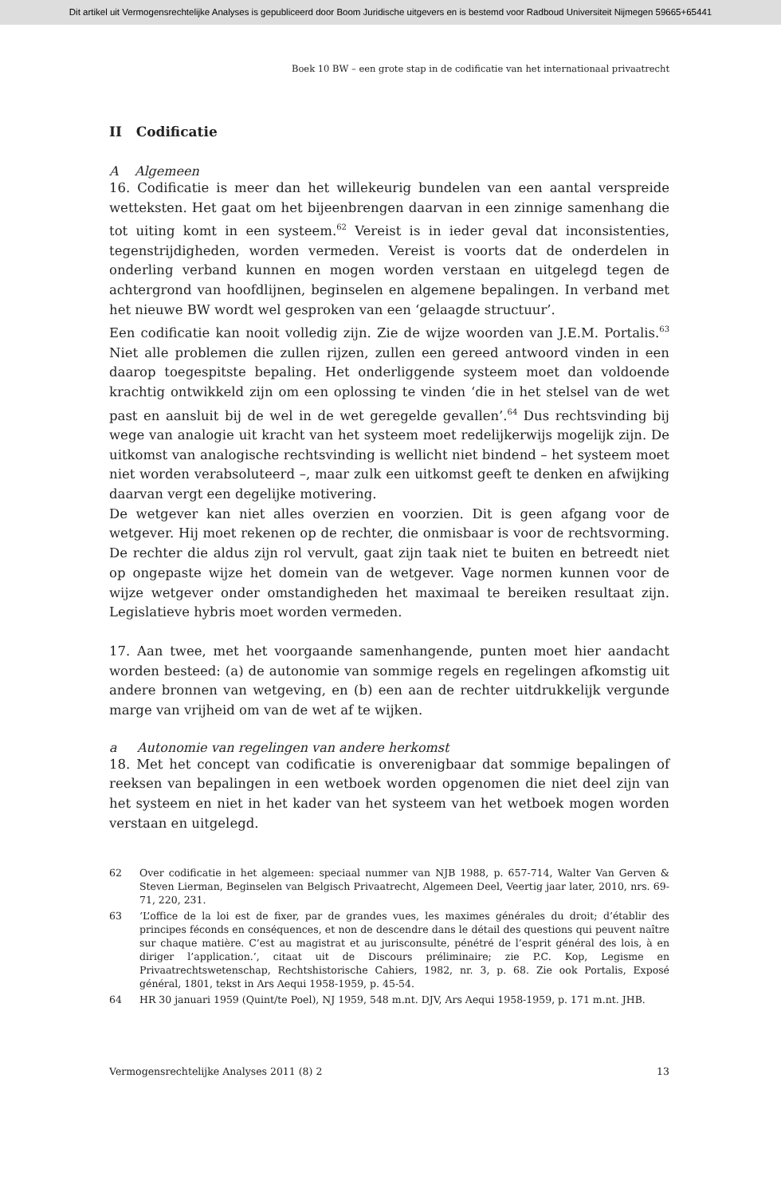Dit artikel uit Vermogensrechtelijke Analyses is gepubliceerd door Boom Juridische uitgevers en is bestemd voor Radboud Universiteit Nijmegen 59665+65441
Boek 10 BW – een grote stap in de codificatie van het internationaal privaatrecht
II Codificatie
A Algemeen
16. Codificatie is meer dan het willekeurig bundelen van een aantal verspreide wetteksten. Het gaat om het bijeenbrengen daarvan in een zinnige samenhang die tot uiting komt in een systeem.<sup>62</sup> Vereist is in ieder geval dat inconsistenties, tegenstrijdigheden, worden vermeden. Vereist is voorts dat de onderdelen in onderling verband kunnen en mogen worden verstaan en uitgelegd tegen de achtergrond van hoofdlijnen, beginselen en algemene bepalingen. In verband met het nieuwe BW wordt wel gesproken van een ‘gelaagde structuur’.
Een codificatie kan nooit volledig zijn. Zie de wijze woorden van J.E.M. Portalis.<sup>63</sup> Niet alle problemen die zullen rijzen, zullen een gereed antwoord vinden in een daarop toegespitste bepaling. Het onderliggende systeem moet dan voldoende krachtig ontwikkeld zijn om een oplossing te vinden ‘die in het stelsel van de wet past en aansluit bij de wel in de wet geregelde gevallen’.<sup>64</sup> Dus rechtsvinding bij wege van analogie uit kracht van het systeem moet redelijkerwijs mogelijk zijn. De uitkomst van analogische rechtsvinding is wellicht niet bindend – het systeem moet niet worden verabsoluteerd –, maar zulk een uitkomst geeft te denken en afwijking daarvan vergt een degelijke motivering.
De wetgever kan niet alles overzien en voorzien. Dit is geen afgang voor de wetgever. Hij moet rekenen op de rechter, die onmisbaar is voor de rechtsvorming. De rechter die aldus zijn rol vervult, gaat zijn taak niet te buiten en betreedt niet op ongepaste wijze het domein van de wetgever. Vage normen kunnen voor de wijze wetgever onder omstandigheden het maximaal te bereiken resultaat zijn. Legislatieve hybris moet worden vermeden.
17. Aan twee, met het voorgaande samenhangende, punten moet hier aandacht worden besteed: (a) de autonomie van sommige regels en regelingen afkomstig uit andere bronnen van wetgeving, en (b) een aan de rechter uitdrukkelijk vergunde marge van vrijheid om van de wet af te wijken.
a Autonomie van regelingen van andere herkomst
18. Met het concept van codificatie is onverenigbaar dat sommige bepalingen of reeksen van bepalingen in een wetboek worden opgenomen die niet deel zijn van het systeem en niet in het kader van het systeem van het wetboek mogen worden verstaan en uitgelegd.
62 Over codificatie in het algemeen: speciaal nummer van NJB 1988, p. 657-714, Walter Van Gerven & Steven Lierman, Beginselen van Belgisch Privaatrecht, Algemeen Deel, Veertig jaar later, 2010, nrs. 69-71, 220, 231.
63 ‘L’office de la loi est de fixer, par de grandes vues, les maximes générales du droit; d’établir des principes féconds en conséquences, et non de descendre dans le détail des questions qui peuvent naître sur chaque matière. C’est au magistrat et au jurisconsulte, pénétré de l’esprit général des lois, à en diriger l’application.’, citaat uit de Discours préliminaire; zie P.C. Kop, Legisme en Privaatrechtswetenschap, Rechtshistorische Cahiers, 1982, nr. 3, p. 68. Zie ook Portalis, Exposé général, 1801, tekst in Ars Aequi 1958-1959, p. 45-54.
64 HR 30 januari 1959 (Quint/te Poel), NJ 1959, 548 m.nt. DJV, Ars Aequi 1958-1959, p. 171 m.nt. JHB.
Vermogensrechtelijke Analyses 2011 (8) 2 13